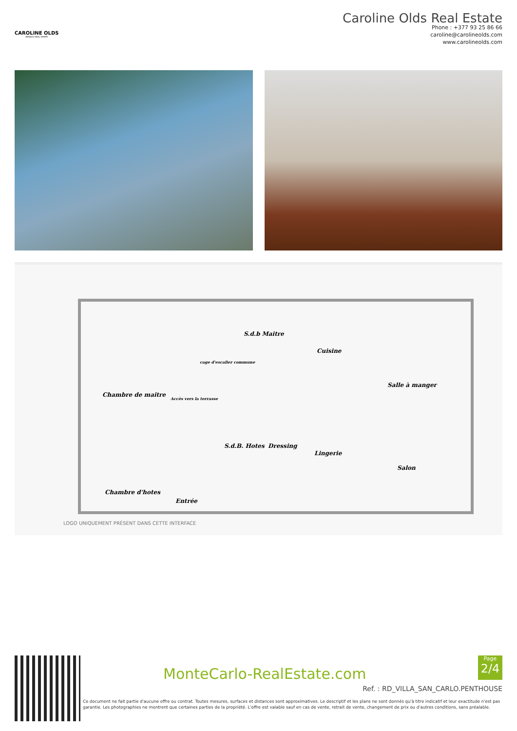CAROLINE OLDS
MONACO REAL ESTATE
Caroline Olds Real Estate
Phone : +377 93 25 86 66
caroline@carolineolds.com
www.carolineolds.com
S.d.b Maitre
cage d'escalier commune
Cuisine
Chambre de maitre
Accès vers la terrasse
Salle à manger
S.d.B. Hotes Dressing
Lingerie
Salon
Chambre d'hotes
Entrée
LOGO UNIQUEMENT PRÉSENT DANS CETTE INTERFACE
MonteCarlo-RealEstate.com
Page
2/4
Ref. : RD_VILLA_SAN_CARLO.PENTHOUSE
Ce document ne fait partie d'aucune offre ou contrat. Toutes mesures, surfaces et distances sont approximatives. Le descriptif et les plans ne sont donnés qu'à titre indicatif et leur exactitude n'est pas garantie. Les photographies ne montrent que certaines parties de la propriété. L'offre est valable sauf en cas de vente, retrait de vente, changement de prix ou d'autres conditions, sans préalable.